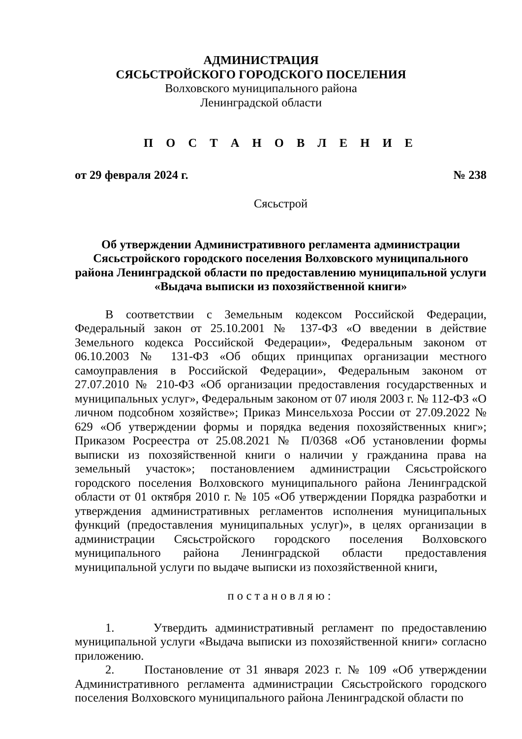АДМИНИСТРАЦИЯ
СЯСЬСТРОЙСКОГО ГОРОДСКОГО ПОСЕЛЕНИЯ
Волховского муниципального района
Ленинградской области
П О С Т А Н О В Л Е Н И Е
от 29 февраля 2024 г. № 238
Сясьстрой
Об утверждении Административного регламента администрации Сясьстройского городского поселения Волховского муниципального района Ленинградской области по предоставлению муниципальной услуги «Выдача выписки из похозяйственной книги»
В соответствии с Земельным кодексом Российской Федерации, Федеральный закон от 25.10.2001 № 137-ФЗ «О введении в действие Земельного кодекса Российской Федерации», Федеральным законом от 06.10.2003 № 131-ФЗ «Об общих принципах организации местного самоуправления в Российской Федерации», Федеральным законом от 27.07.2010 № 210-ФЗ «Об организации предоставления государственных и муниципальных услуг», Федеральным законом от 07 июля 2003 г. № 112-ФЗ «О личном подсобном хозяйстве»; Приказ Минсельхоза России от 27.09.2022 № 629 «Об утверждении формы и порядка ведения похозяйственных книг»; Приказом Росреестра от 25.08.2021 № П/0368 «Об установлении формы выписки из похозяйственной книги о наличии у гражданина права на земельный участок»; постановлением администрации Сясьстройского городского поселения Волховского муниципального района Ленинградской области от 01 октября 2010 г. № 105 «Об утверждении Порядка разработки и утверждения административных регламентов исполнения муниципальных функций (предоставления муниципальных услуг)», в целях организации в администрации Сясьстройского городского поселения Волховского муниципального района Ленинградской области предоставления муниципальной услуги по выдаче выписки из похозяйственной книги,
постановляю:
1. Утвердить административный регламент по предоставлению муниципальной услуги «Выдача выписки из похозяйственной книги» согласно приложению.
2. Постановление от 31 января 2023 г. № 109 «Об утверждении Административного регламента администрации Сясьстройского городского поселения Волховского муниципального района Ленинградской области по